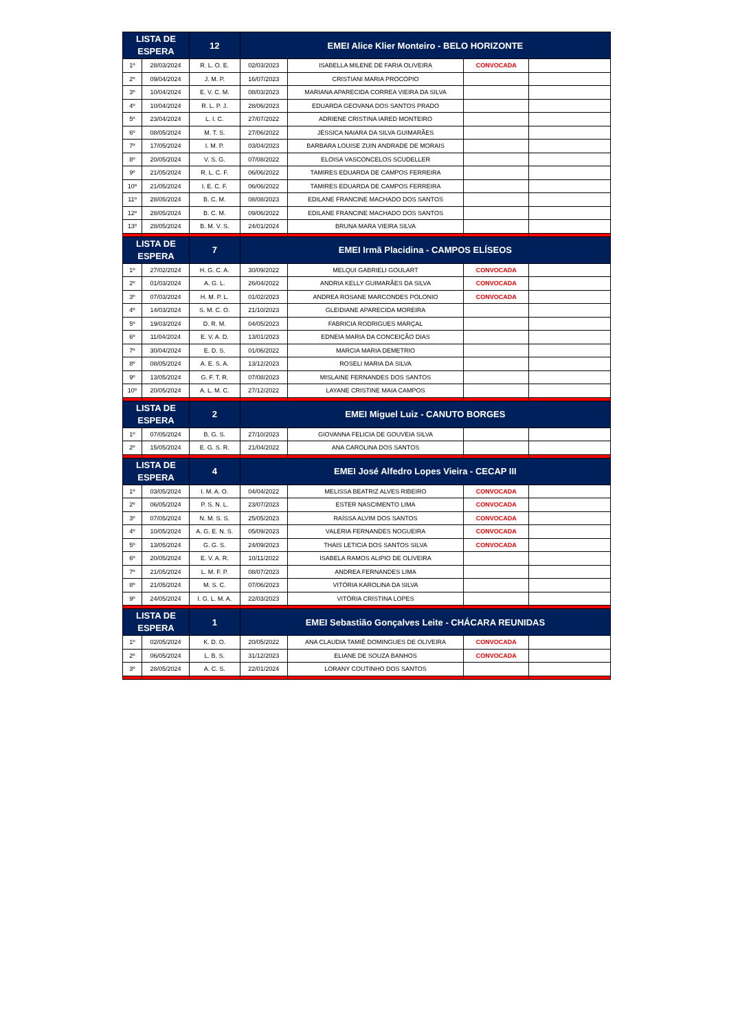| LISTA DE ESPERA | | 12 | EMEI Alice Klier Monteiro - BELO HORIZONTE | | | |
| --- | --- | --- | --- | --- | --- | --- |
| 1º | 28/03/2024 | R. L. O. E. | 02/03/2023 | ISABELLA MILENE DE FARIA OLIVEIRA | CONVOCADA | |
| 2º | 09/04/2024 | J. M. P. | 16/07/2023 | CRISTIANI MARIA PROCÓPIO | | |
| 3º | 10/04/2024 | E. V. C. M. | 08/03/2023 | MARIANA APARECIDA CORREA VIEIRA DA SILVA | | |
| 4º | 10/04/2024 | R. L. P. J. | 28/06/2023 | EDUARDA GEOVANA DOS SANTOS PRADO | | |
| 5º | 23/04/2024 | L. I. C. | 27/07/2022 | ADRIENE CRISTINA IARED MONTEIRO | | |
| 6º | 08/05/2024 | M. T. S. | 27/06/2022 | JÉSSICA NAIARA DA SILVA GUIMARÃES | | |
| 7º | 17/05/2024 | I. M. P. | 03/04/2023 | BARBARA LOUISE ZUIN ANDRADE DE MORAIS | | |
| 8º | 20/05/2024 | V. S. G. | 07/08/2022 | ELOISA VASCONCELOS SCUDELLER | | |
| 9º | 21/05/2024 | R. L. C. F. | 06/06/2022 | TAMIRES EDUARDA DE CAMPOS FERREIRA | | |
| 10º | 21/05/2024 | I. E. C. F. | 06/06/2022 | TAMIRES EDUARDA DE CAMPOS FERREIRA | | |
| 11º | 28/05/2024 | B. C. M. | 08/08/2023 | EDILANE FRANCINE MACHADO DOS SANTOS | | |
| 12º | 28/05/2024 | B. C. M. | 09/06/2022 | EDILANE FRANCINE MACHADO DOS SANTOS | | |
| 13º | 28/05/2024 | B. M. V. S. | 24/01/2024 | BRUNA MARA VIEIRA SILVA | | |
| LISTA DE ESPERA | | 7 | EMEI Irmã Placidina - CAMPOS ELÍSEOS | | | |
| 1º | 27/02/2024 | H. G. C. A. | 30/09/2022 | MELQUI GABRIELI GOULART | CONVOCADA | |
| 2º | 01/03/2024 | A. G. L. | 26/04/2022 | ANDRIA KELLY GUIMARÃES DA SILVA | CONVOCADA | |
| 3º | 07/03/2024 | H. M. P. L. | 01/02/2023 | ANDREA ROSANE MARCONDES POLONIO | CONVOCADA | |
| 4º | 14/03/2024 | S. M. C. O. | 21/10/2023 | GLEIDIANE APARECIDA MOREIRA | | |
| 5º | 19/03/2024 | D. R. M. | 04/05/2023 | FABRICIA RODRIGUES MARÇAL | | |
| 6º | 11/04/2024 | E. V. A. D. | 13/01/2023 | EDNEIA MARIA DA CONCEIÇÃO DIAS | | |
| 7º | 30/04/2024 | E. D. S. | 01/06/2022 | MARCIA MARIA DEMETRIO | | |
| 8º | 08/05/2024 | A. E. S. A. | 13/12/2023 | ROSELI MARIA DA SILVA | | |
| 9º | 13/05/2024 | G. F. T. R. | 07/08/2023 | MISLAINE FERNANDES DOS SANTOS | | |
| 10º | 20/05/2024 | A. L. M. C. | 27/12/2022 | LAYANE CRISTINE MAIA CAMPOS | | |
| LISTA DE ESPERA | | 2 | EMEI Miguel Luiz - CANUTO BORGES | | | |
| 1º | 07/05/2024 | B. G. S. | 27/10/2023 | GIOVANNA FELICIA DE GOUVEIA SILVA | | |
| 2º | 15/05/2024 | E. G. S. R. | 21/04/2022 | ANA CAROLINA DOS SANTOS | | |
| LISTA DE ESPERA | | 4 | EMEI José Alfedro Lopes Vieira - CECAP III | | | |
| 1º | 03/05/2024 | I. M. A. O. | 04/04/2022 | MELISSA BEATRIZ ALVES RIBEIRO | CONVOCADA | |
| 2º | 06/05/2024 | P. S. N. L. | 23/07/2023 | ESTER NASCIMENTO LIMA | CONVOCADA | |
| 3º | 07/05/2024 | N. M. S. S. | 25/05/2023 | RAÍSSA ALVIM DOS SANTOS | CONVOCADA | |
| 4º | 10/05/2024 | A. G. E. N. S. | 05/09/2023 | VALERIA FERNANDES NOGUEIRA | CONVOCADA | |
| 5º | 13/05/2024 | G. G. S. | 24/09/2023 | THAIS LETICIA DOS SANTOS SILVA | CONVOCADA | |
| 6º | 20/05/2024 | E. V. A. R. | 10/11/2022 | ISABELA RAMOS ALIPIO DE OLIVEIRA | | |
| 7º | 21/05/2024 | L. M. F. P. | 08/07/2023 | ANDREA FERNANDES LIMA | | |
| 8º | 21/05/2024 | M. S. C. | 07/06/2023 | VITÓRIA KAROLINA DA SILVA | | |
| 9º | 24/05/2024 | I. G. L. M. A. | 22/03/2023 | VITÓRIA CRISTINA LOPES | | |
| LISTA DE ESPERA | | 1 | EMEI Sebastião Gonçalves Leite - CHÁCARA REUNIDAS | | | |
| 1º | 02/05/2024 | K. D. O. | 20/05/2022 | ANA CLAUDIA TAMIÊ DOMINGUES DE OLIVEIRA | CONVOCADA | |
| 2º | 06/05/2024 | L. B. S. | 31/12/2023 | ELIANE DE SOUZA BANHOS | CONVOCADA | |
| 3º | 28/05/2024 | A. C. S. | 22/01/2024 | LORANY COUTINHO DOS SANTOS | | |